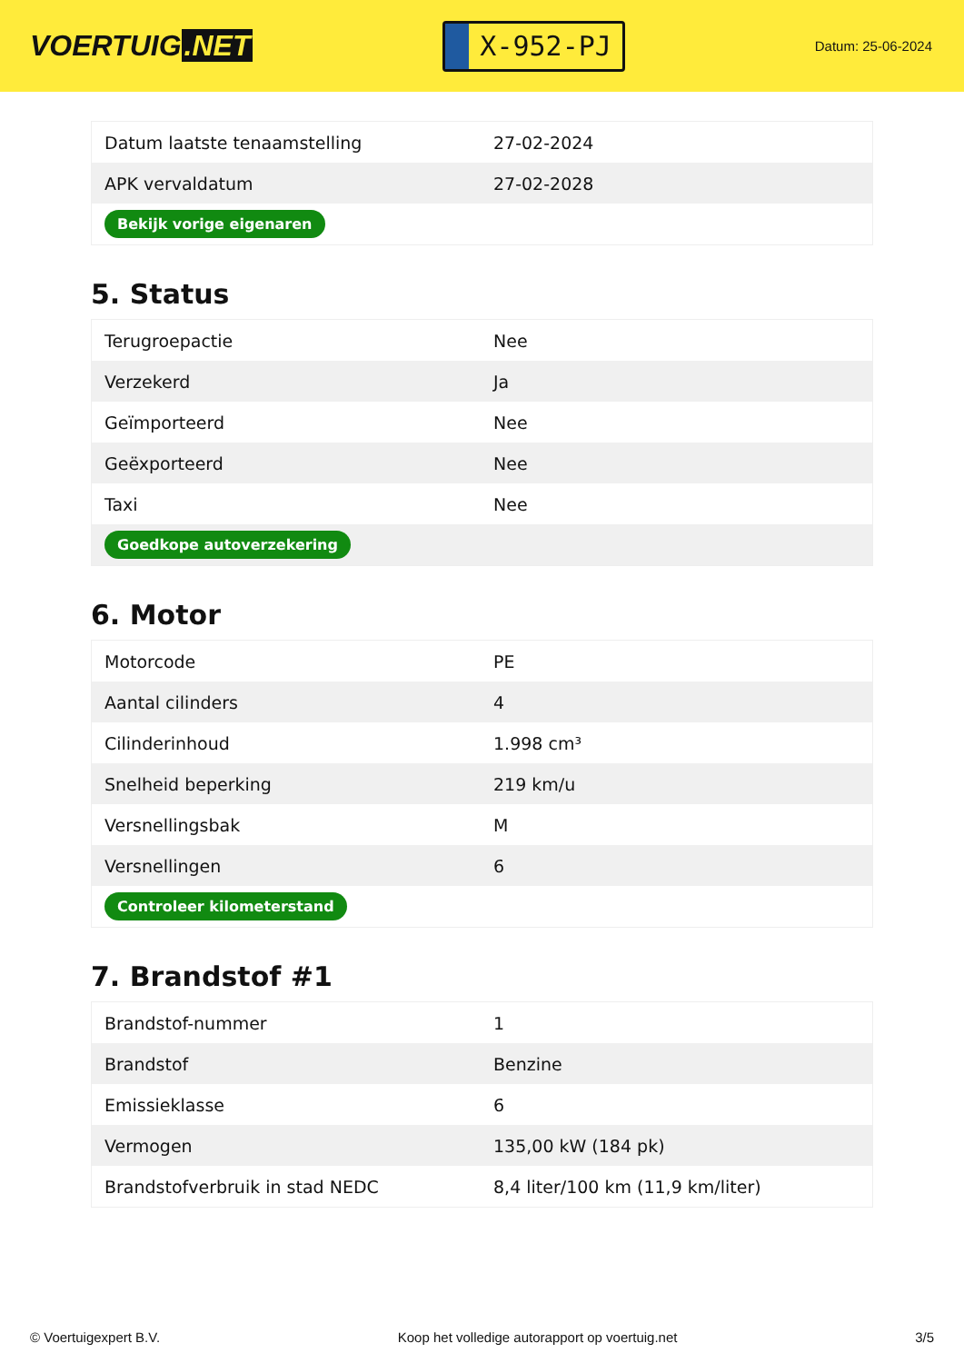VOERTUIG.NET
X-952-PJ
Datum: 25-06-2024
| Datum laatste tenaamstelling | 27-02-2024 |
| APK vervaldatum | 27-02-2028 |
| Bekijk vorige eigenaren | |
5. Status
| Terugroepactie | Nee |
| Verzekerd | Ja |
| Geïmporteerd | Nee |
| Geëxporteerd | Nee |
| Taxi | Nee |
| Goedkope autoverzekering | |
6. Motor
| Motorcode | PE |
| Aantal cilinders | 4 |
| Cilinderinhoud | 1.998 cm³ |
| Snelheid beperking | 219 km/u |
| Versnellingsbak | M |
| Versnellingen | 6 |
| Controleer kilometerstand | |
7. Brandstof #1
| Brandstof-nummer | 1 |
| Brandstof | Benzine |
| Emissieklasse | 6 |
| Vermogen | 135,00 kW (184 pk) |
| Brandstofverbruik in stad NEDC | 8,4 liter/100 km (11,9 km/liter) |
© Voertuigexpert B.V. Koop het volledige autorapport op voertuig.net 3/5